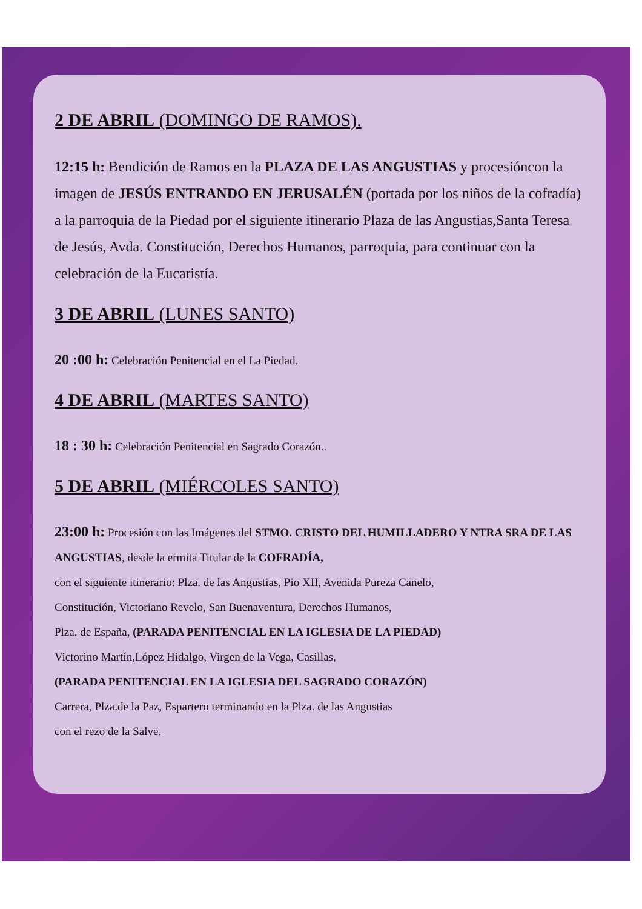2 DE ABRIL (DOMINGO DE RAMOS).
12:15 h: Bendición de Ramos en la PLAZA DE LAS ANGUSTIAS y procesióncon la imagen de JESÚS ENTRANDO EN JERUSALÉN (portada por los niños de la cofradía) a la parroquia de la Piedad por el siguiente itinerario Plaza de las Angustias,Santa Teresa de Jesús, Avda. Constitución, Derechos Humanos, parroquia, para continuar con la celebración de la Eucaristía.
3 DE ABRIL (LUNES SANTO)
20 :00 h: Celebración Penitencial en el La Piedad.
4 DE ABRIL (MARTES SANTO)
18 : 30 h: Celebración Penitencial en Sagrado Corazón..
5 DE ABRIL (MIÉRCOLES SANTO)
23:00 h: Procesión con las Imágenes del STMO. CRISTO DEL HUMILLADERO Y NTRA SRA DE LAS ANGUSTIAS, desde la ermita Titular de la COFRADÍA,
con el siguiente itinerario: Plza. de las Angustias, Pio XII, Avenida Pureza Canelo,
Constitución, Victoriano Revelo, San Buenaventura, Derechos Humanos,
Plza. de España, (PARADA PENITENCIAL EN LA IGLESIA DE LA PIEDAD)
Victorino Martín,López Hidalgo, Virgen de la Vega, Casillas,
(PARADA PENITENCIAL EN LA IGLESIA DEL SAGRADO CORAZÓN)
Carrera, Plza.de la Paz, Espartero terminando en la Plza. de las Angustias
con el rezo de la Salve.